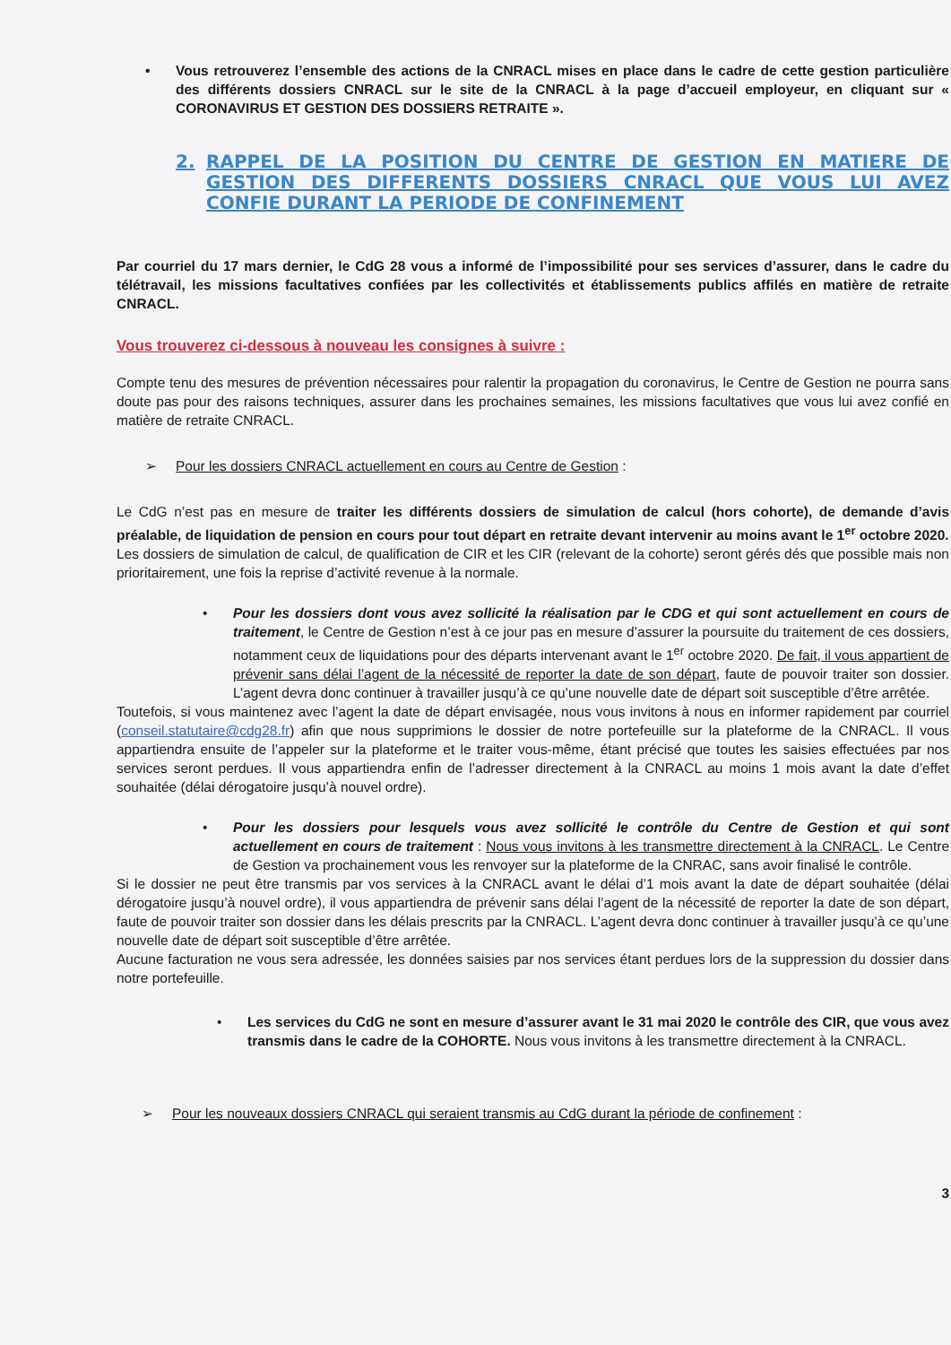• Vous retrouverez l’ensemble des actions de la CNRACL mises en place dans le cadre de cette gestion particulière des différents dossiers CNRACL sur le site de la CNRACL à la page d’accueil employeur, en cliquant sur « CORONAVIRUS ET GESTION DES DOSSIERS RETRAITE ».
2. RAPPEL DE LA POSITION DU CENTRE DE GESTION EN MATIERE DE GESTION DES DIFFERENTS DOSSIERS CNRACL QUE VOUS LUI AVEZ CONFIE DURANT LA PERIODE DE CONFINEMENT
Par courriel du 17 mars dernier, le CdG 28 vous a informé de l’impossibilité pour ses services d’assurer, dans le cadre du télétravail, les missions facultatives confiées par les collectivités et établissements publics affilés en matière de retraite CNRACL.
Vous trouverez ci-dessous à nouveau les consignes à suivre :
Compte tenu des mesures de prévention nécessaires pour ralentir la propagation du coronavirus, le Centre de Gestion ne pourra sans doute pas pour des raisons techniques, assurer dans les prochaines semaines, les missions facultatives que vous lui avez confié en matière de retraite CNRACL.
➢ Pour les dossiers CNRACL actuellement en cours au Centre de Gestion :
Le CdG n’est pas en mesure de traiter les différents dossiers de simulation de calcul (hors cohorte), de demande d’avis préalable, de liquidation de pension en cours pour tout départ en retraite devant intervenir au moins avant le 1<sup>er</sup> octobre 2020.
Les dossiers de simulation de calcul, de qualification de CIR et les CIR (relevant de la cohorte) seront gérés dés que possible mais non prioritairement, une fois la reprise d’activité revenue à la normale.
• Pour les dossiers dont vous avez sollicité la réalisation par le CDG et qui sont actuellement en cours de traitement, le Centre de Gestion n’est à ce jour pas en mesure d’assurer la poursuite du traitement de ces dossiers, notamment ceux de liquidations pour des départs intervenant avant le 1<sup>er</sup> octobre 2020. De fait, il vous appartient de prévenir sans délai l’agent de la nécessité de reporter la date de son départ, faute de pouvoir traiter son dossier. L’agent devra donc continuer à travailler jusqu’à ce qu’une nouvelle date de départ soit susceptible d’être arrêtée.
Toutefois, si vous maintenez avec l’agent la date de départ envisagée, nous vous invitons à nous en informer rapidement par courriel (conseil.statutaire@cdg28.fr) afin que nous supprimions le dossier de notre portefeuille sur la plateforme de la CNRACL. Il vous appartiendra ensuite de l’appeler sur la plateforme et le traiter vous-même, étant précisé que toutes les saisies effectuées par nos services seront perdues. Il vous appartiendra enfin de l’adresser directement à la CNRACL au moins 1 mois avant la date d’effet souhaitée (délai dérogatoire jusqu’à nouvel ordre).
• Pour les dossiers pour lesquels vous avez sollicité le contrôle du Centre de Gestion et qui sont actuellement en cours de traitement : Nous vous invitons à les transmettre directement à la CNRACL. Le Centre de Gestion va prochainement vous les renvoyer sur la plateforme de la CNRAC, sans avoir finalisé le contrôle.
Si le dossier ne peut être transmis par vos services à la CNRACL avant le délai d’1 mois avant la date de départ souhaitée (délai dérogatoire jusqu’à nouvel ordre), il vous appartiendra de prévenir sans délai l’agent de la nécessité de reporter la date de son départ, faute de pouvoir traiter son dossier dans les délais prescrits par la CNRACL. L’agent devra donc continuer à travailler jusqu’à ce qu’une nouvelle date de départ soit susceptible d’être arrêtée.
Aucune facturation ne vous sera adressée, les données saisies par nos services étant perdues lors de la suppression du dossier dans notre portefeuille.
• Les services du CdG ne sont en mesure d’assurer avant le 31 mai 2020 le contrôle des CIR, que vous avez transmis dans le cadre de la COHORTE. Nous vous invitons à les transmettre directement à la CNRACL.
➢ Pour les nouveaux dossiers CNRACL qui seraient transmis au CdG durant la période de confinement :
3